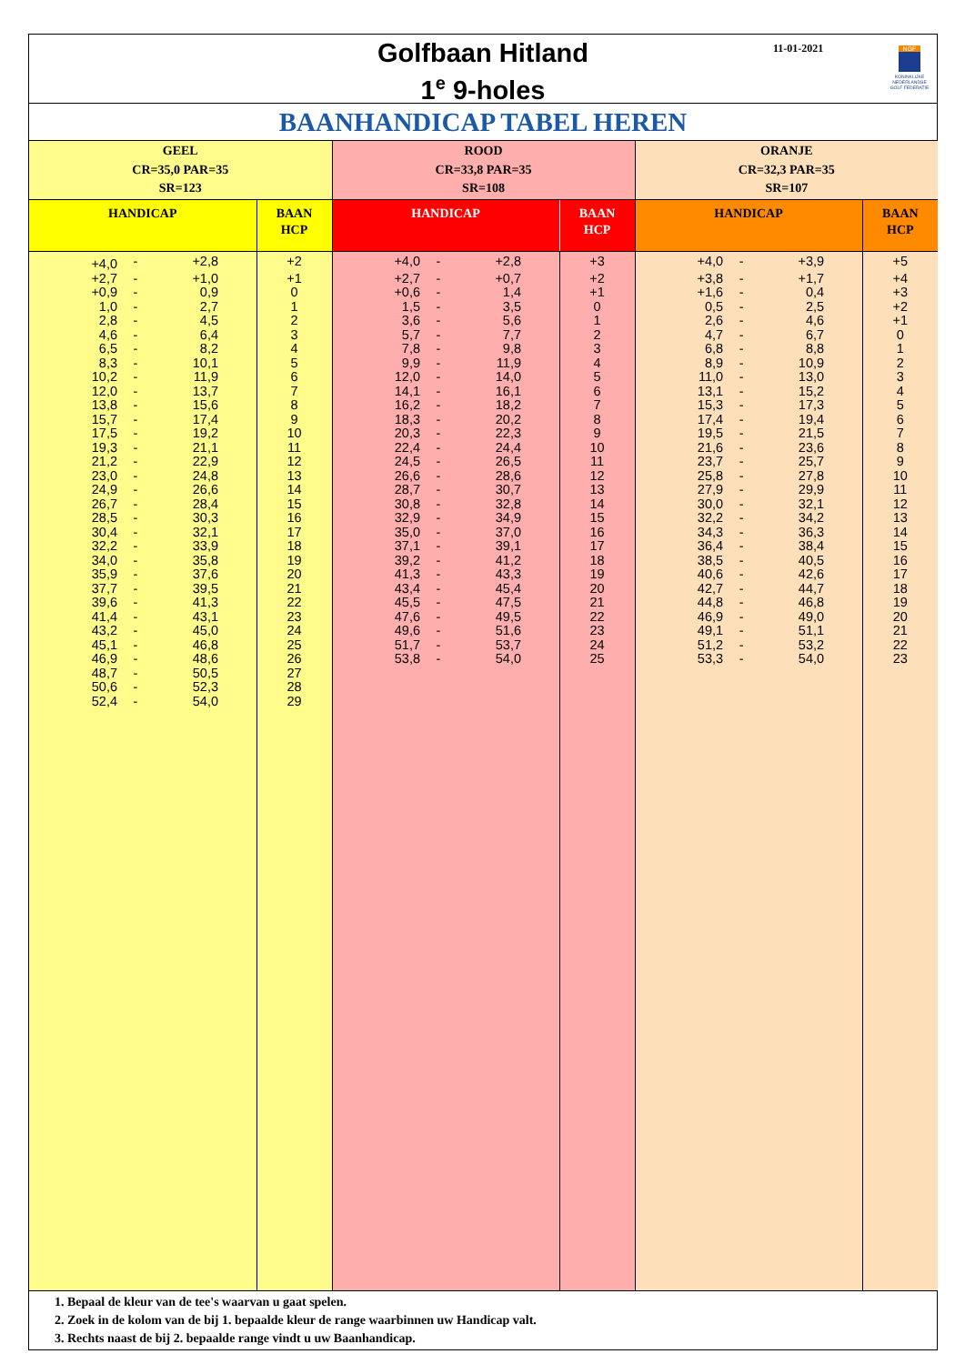Golfbaan Hitland
1<sup>e</sup> 9-holes
11-01-2021
NGF
KONINKLIJKE
NEDERLANDSE
GOLF FEDERATIE
BAANHANDICAP TABEL HEREN
| GEEL CR=35,0 PAR=35 SR=123 | | | | | ROOD CR=33,8 PAR=35 SR=108 | | | | | ORANJE CR=32,3 PAR=35 SR=107 | | | | |
| --- | --- | --- | --- | --- | --- | --- | --- | --- | --- | --- | --- | --- | --- | --- |
| HANDICAP | | | | BAAN HCP | HANDICAP | | | | BAAN HCP | HANDICAP | | | | BAAN HCP |
| +4,0 | - | +2,8 | | +2 | +4,0 | - | +2,8 | | +3 | +4,0 | - | +3,9 | | +5 |
| +2,7 | - | +1,0 | | +1 | +2,7 | - | +0,7 | | +2 | +3,8 | - | +1,7 | | +4 |
| +0,9 | - | 0,9 | | 0 | +0,6 | - | 1,4 | | +1 | +1,6 | - | 0,4 | | +3 |
| 1,0 | - | 2,7 | | 1 | 1,5 | - | 3,5 | | 0 | 0,5 | - | 2,5 | | +2 |
| 2,8 | - | 4,5 | | 2 | 3,6 | - | 5,6 | | 1 | 2,6 | - | 4,6 | | +1 |
| 4,6 | - | 6,4 | | 3 | 5,7 | - | 7,7 | | 2 | 4,7 | - | 6,7 | | 0 |
| 6,5 | - | 8,2 | | 4 | 7,8 | - | 9,8 | | 3 | 6,8 | - | 8,8 | | 1 |
| 8,3 | - | 10,1 | | 5 | 9,9 | - | 11,9 | | 4 | 8,9 | - | 10,9 | | 2 |
| 10,2 | - | 11,9 | | 6 | 12,0 | - | 14,0 | | 5 | 11,0 | - | 13,0 | | 3 |
| 12,0 | - | 13,7 | | 7 | 14,1 | - | 16,1 | | 6 | 13,1 | - | 15,2 | | 4 |
| 13,8 | - | 15,6 | | 8 | 16,2 | - | 18,2 | | 7 | 15,3 | - | 17,3 | | 5 |
| 15,7 | - | 17,4 | | 9 | 18,3 | - | 20,2 | | 8 | 17,4 | - | 19,4 | | 6 |
| 17,5 | - | 19,2 | | 10 | 20,3 | - | 22,3 | | 9 | 19,5 | - | 21,5 | | 7 |
| 19,3 | - | 21,1 | | 11 | 22,4 | - | 24,4 | | 10 | 21,6 | - | 23,6 | | 8 |
| 21,2 | - | 22,9 | | 12 | 24,5 | - | 26,5 | | 11 | 23,7 | - | 25,7 | | 9 |
| 23,0 | - | 24,8 | | 13 | 26,6 | - | 28,6 | | 12 | 25,8 | - | 27,8 | | 10 |
| 24,9 | - | 26,6 | | 14 | 28,7 | - | 30,7 | | 13 | 27,9 | - | 29,9 | | 11 |
| 26,7 | - | 28,4 | | 15 | 30,8 | - | 32,8 | | 14 | 30,0 | - | 32,1 | | 12 |
| 28,5 | - | 30,3 | | 16 | 32,9 | - | 34,9 | | 15 | 32,2 | - | 34,2 | | 13 |
| 30,4 | - | 32,1 | | 17 | 35,0 | - | 37,0 | | 16 | 34,3 | - | 36,3 | | 14 |
| 32,2 | - | 33,9 | | 18 | 37,1 | - | 39,1 | | 17 | 36,4 | - | 38,4 | | 15 |
| 34,0 | - | 35,8 | | 19 | 39,2 | - | 41,2 | | 18 | 38,5 | - | 40,5 | | 16 |
| 35,9 | - | 37,6 | | 20 | 41,3 | - | 43,3 | | 19 | 40,6 | - | 42,6 | | 17 |
| 37,7 | - | 39,5 | | 21 | 43,4 | - | 45,4 | | 20 | 42,7 | - | 44,7 | | 18 |
| 39,6 | - | 41,3 | | 22 | 45,5 | - | 47,5 | | 21 | 44,8 | - | 46,8 | | 19 |
| 41,4 | - | 43,1 | | 23 | 47,6 | - | 49,5 | | 22 | 46,9 | - | 49,0 | | 20 |
| 43,2 | - | 45,0 | | 24 | 49,6 | - | 51,6 | | 23 | 49,1 | - | 51,1 | | 21 |
| 45,1 | - | 46,8 | | 25 | 51,7 | - | 53,7 | | 24 | 51,2 | - | 53,2 | | 22 |
| 46,9 | - | 48,6 | | 26 | 53,8 | - | 54,0 | | 25 | 53,3 | - | 54,0 | | 23 |
| 48,7 | - | 50,5 | | 27 | | | | | | | | | | |
| 50,6 | - | 52,3 | | 28 | | | | | | | | | | |
| 52,4 | - | 54,0 | | 29 | | | | | | | | | | |
1. Bepaal de kleur van de tee's waarvan u gaat spelen.
2. Zoek in de kolom van de bij 1. bepaalde kleur de range waarbinnen uw Handicap valt.
3. Rechts naast de bij 2. bepaalde range vindt u uw Baanhandicap.